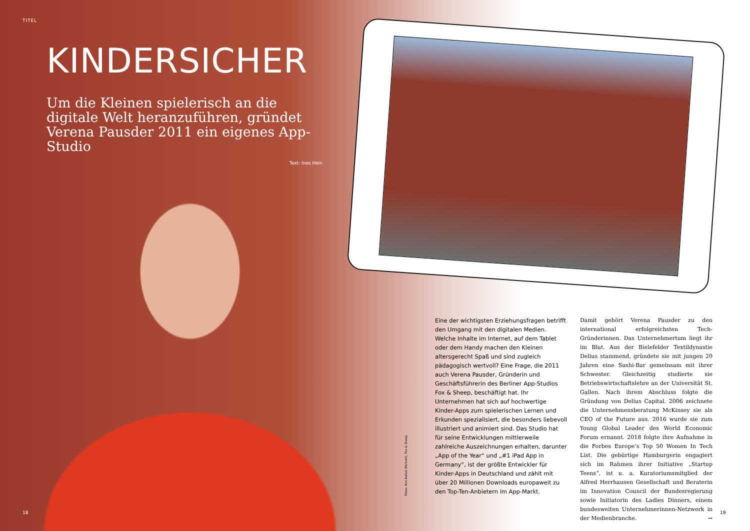TITEL
KINDERSICHER
Um die Kleinen spielerisch an die digitale Welt heranzuführen, gründet Verena Pausder 2011 ein eigenes App-Studio
Text: Ines Hein
Fotos: Kim Keibel (Portrait), Fox & Sheep
Eine der wichtigsten Erziehungsfragen betrifft den Umgang mit den digitalen Medien. Welche Inhalte im Internet, auf dem Tablet oder dem Handy machen den Kleinen altersgerecht Spaß und sind zugleich pädagogisch wertvoll? Eine Frage, die 2011 auch Verena Pausder, Gründerin und Geschäftsführerin des Berliner App-Studios Fox & Sheep, beschäftigt hat. Ihr Unternehmen hat sich auf hochwertige Kinder-Apps zum spielerischen Lernen und Erkunden spezialisiert, die besonders liebevoll illustriert und animiert sind. Das Studio hat für seine Entwicklungen mittlerweile zahlreiche Auszeichnungen erhalten, darunter „App of the Year“ und „#1 iPad App in Germany“, ist der größte Entwickler für Kinder-Apps in Deutschland und zählt mit über 20 Millionen Downloads europaweit zu den Top-Ten-Anbietern im App-Markt.
Damit gehört Verena Pausder zu den international erfolgreichsten Tech-Gründerinnen. Das Unternehmertum liegt ihr im Blut. Aus der Bielefelder Textildynastie Delius stammend, gründete sie mit jungen 20 Jahren eine Sushi-Bar gemeinsam mit ihrer Schwester. Gleichzeitig studierte sie Betriebswirtschaftslehre an der Universität St. Gallen. Nach ihrem Abschluss folgte die Gründung von Delius Capital. 2006 zeichnete die Unternehmensberatung McKinsey sie als CEO of the Future aus. 2016 wurde sie zum Young Global Leader des World Economic Forum ernannt. 2018 folgte ihre Aufnahme in die Forbes Europe’s Top 50 Women In Tech List. Die gebürtige Hamburgerin engagiert sich im Rahmen ihrer Initiative „Startup Teens“, ist u. a. Kuratoriumsmitglied der Alfred Herrhausen Gesellschaft und Beraterin im Innovation Council der Bundesregierung sowie Initiatorin des Ladies Dinners, einem bundesweiten Unternehmerinnen-Netzwerk in der Medienbranche. →
18 19